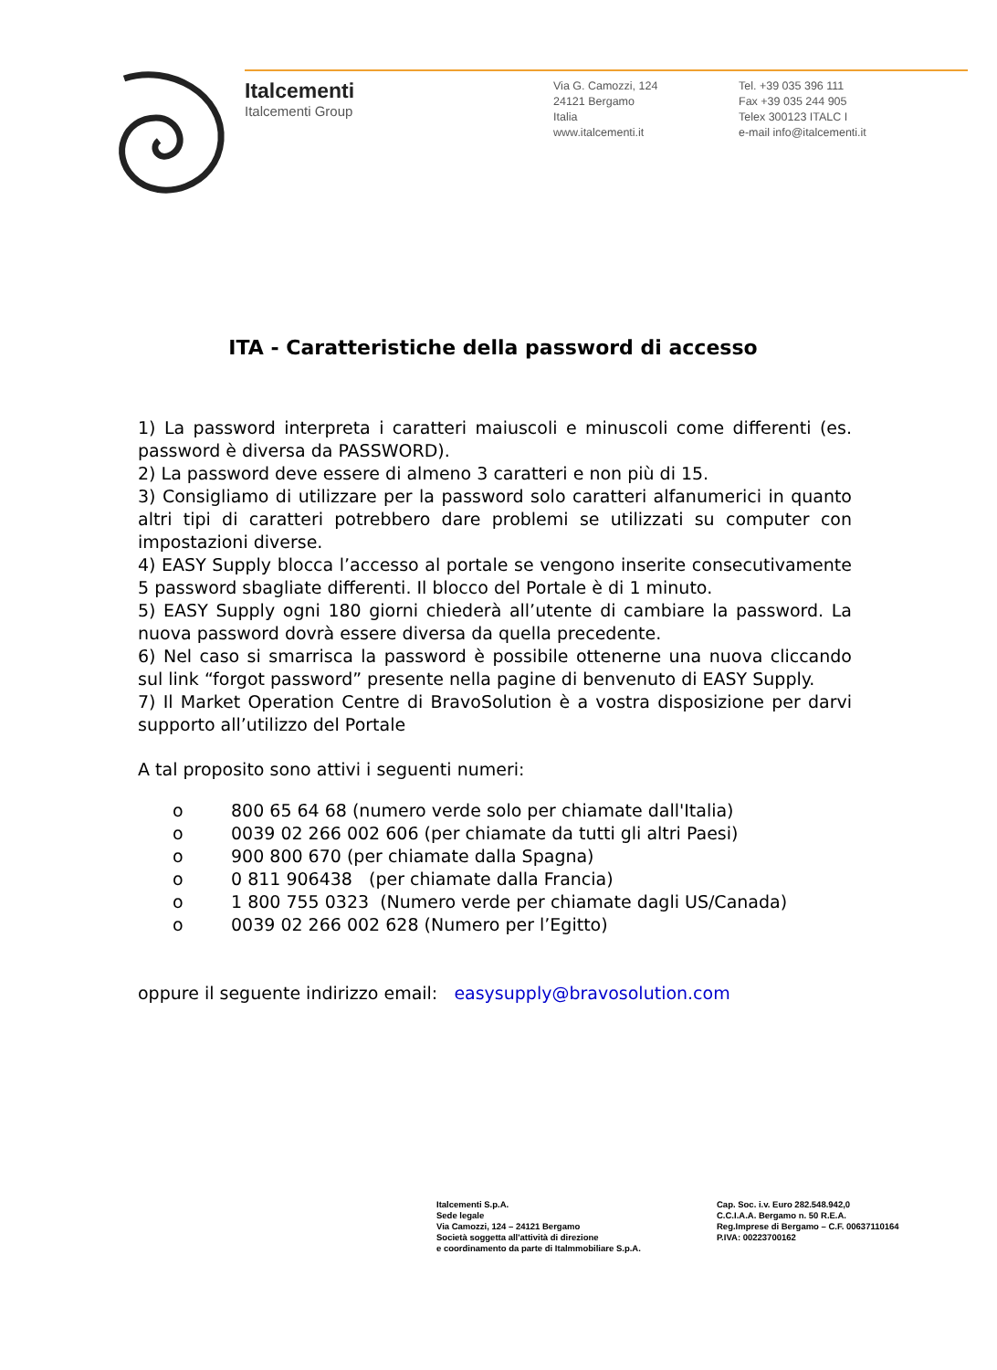Italcementi
Italcementi Group
Via G. Camozzi, 124
24121 Bergamo
Italia
www.italcementi.it
Tel. +39 035 396 111
Fax +39 035 244 905
Telex 300123 ITALC I
e-mail info@italcementi.it
ITA - Caratteristiche della password di accesso
1) La password interpreta i caratteri maiuscoli e minuscoli come differenti (es. password è diversa da PASSWORD).
2) La password deve essere di almeno 3 caratteri e non più di 15.
3) Consigliamo di utilizzare per la password solo caratteri alfanumerici in quanto altri tipi di caratteri potrebbero dare problemi se utilizzati su computer con impostazioni diverse.
4) EASY Supply blocca l’accesso al portale se vengono inserite consecutivamente 5 password sbagliate differenti. Il blocco del Portale è di 1 minuto.
5) EASY Supply ogni 180 giorni chiederà all’utente di cambiare la password. La nuova password dovrà essere diversa da quella precedente.
6) Nel caso si smarrisca la password è possibile ottenerne una nuova cliccando sul link “forgot password” presente nella pagine di benvenuto di EASY Supply.
7) Il Market Operation Centre di BravoSolution è a vostra disposizione per darvi supporto all’utilizzo del Portale
A tal proposito sono attivi i seguenti numeri:
o 800 65 64 68 (numero verde solo per chiamate dall'Italia)
o 0039 02 266 002 606 (per chiamate da tutti gli altri Paesi)
o 900 800 670 (per chiamate dalla Spagna)
o 0 811 906438 (per chiamate dalla Francia)
o 1 800 755 0323 (Numero verde per chiamate dagli US/Canada)
o 0039 02 266 002 628 (Numero per l’Egitto)
oppure il seguente indirizzo email: easysupply@bravosolution.com
Italcementi S.p.A.
Sede legale
Via Camozzi, 124 – 24121 Bergamo
Società soggetta all'attività di direzione
e coordinamento da parte di Italmmobiliare S.p.A.
Cap. Soc. i.v. Euro 282.548.942,0
C.C.I.A.A. Bergamo n. 50 R.E.A.
Reg.Imprese di Bergamo – C.F. 00637110164
P.IVA: 00223700162